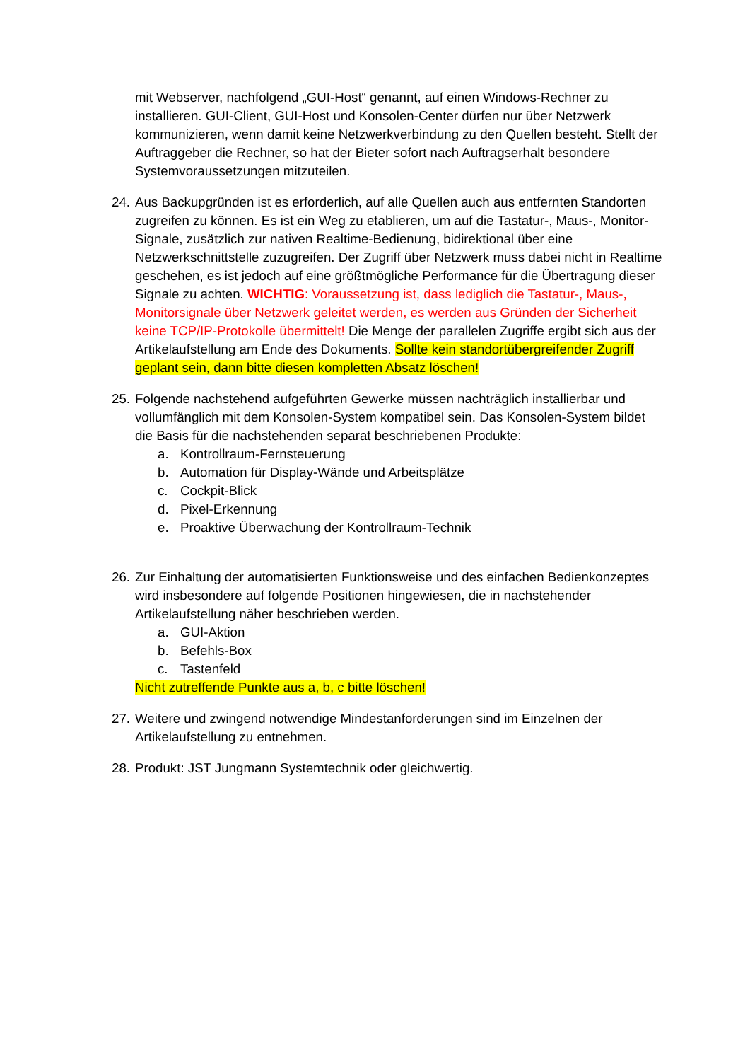mit Webserver, nachfolgend „GUI-Host“ genannt, auf einen Windows-Rechner zu installieren. GUI-Client, GUI-Host und Konsolen-Center dürfen nur über Netzwerk kommunizieren, wenn damit keine Netzwerkverbindung zu den Quellen besteht. Stellt der Auftraggeber die Rechner, so hat der Bieter sofort nach Auftragserhalt besondere Systemvoraussetzungen mitzuteilen.
24.
Aus Backupgründen ist es erforderlich, auf alle Quellen auch aus entfernten Standorten zugreifen zu können. Es ist ein Weg zu etablieren, um auf die Tastatur-, Maus-, Monitor-Signale, zusätzlich zur nativen Realtime-Bedienung, bidirektional über eine Netzwerkschnittstelle zuzugreifen. Der Zugriff über Netzwerk muss dabei nicht in Realtime geschehen, es ist jedoch auf eine größtmögliche Performance für die Übertragung dieser Signale zu achten. WICHTIG: Voraussetzung ist, dass lediglich die Tastatur-, Maus-, Monitorsignale über Netzwerk geleitet werden, es werden aus Gründen der Sicherheit keine TCP/IP-Protokolle übermittelt! Die Menge der parallelen Zugriffe ergibt sich aus der Artikelaufstellung am Ende des Dokuments. Sollte kein standortübergreifender Zugriff geplant sein, dann bitte diesen kompletten Absatz löschen!
25.
Folgende nachstehend aufgeführten Gewerke müssen nachträglich installierbar und vollumfänglich mit dem Konsolen-System kompatibel sein. Das Konsolen-System bildet die Basis für die nachstehenden separat beschriebenen Produkte:
a. Kontrollraum-Fernsteuerung
b. Automation für Display-Wände und Arbeitsplätze
c. Cockpit-Blick
d. Pixel-Erkennung
e. Proaktive Überwachung der Kontrollraum-Technik
26.
Zur Einhaltung der automatisierten Funktionsweise und des einfachen Bedienkonzeptes wird insbesondere auf folgende Positionen hingewiesen, die in nachstehender Artikelaufstellung näher beschrieben werden.
a. GUI-Aktion
b. Befehls-Box
c. Tastenfeld
Nicht zutreffende Punkte aus a, b, c bitte löschen!
27.
Weitere und zwingend notwendige Mindestanforderungen sind im Einzelnen der Artikelaufstellung zu entnehmen.
28.
Produkt: JST Jungmann Systemtechnik oder gleichwertig.